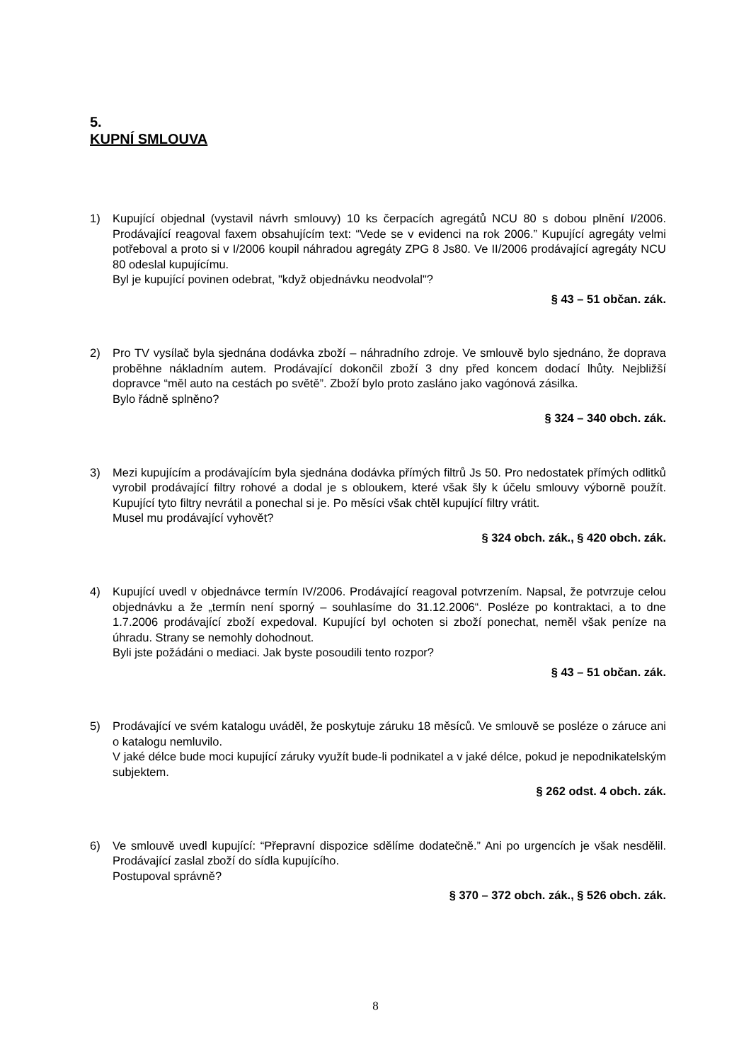5.
KUPNÍ SMLOUVA
1) Kupující objednal (vystavil návrh smlouvy) 10 ks čerpacích agregátů NCU 80 s dobou plnění I/2006. Prodávající reagoval faxem obsahujícím text: “Vede se v evidenci na rok 2006.” Kupující agregáty velmi potřeboval a proto si v I/2006 koupil náhradou agregáty ZPG 8 Js80. Ve II/2006 prodávající agregáty NCU 80 odeslal kupujícímu.
Byl je kupující povinen odebrat, "když objednávku neodvolal"?
§ 43 – 51 občan. zák.
2) Pro TV vysílač byla sjednána dodávka zboží – náhradního zdroje. Ve smlouvě bylo sjednáno, že doprava proběhne nákladním autem. Prodávající dokončil zboží 3 dny před koncem dodací lhůty. Nejbližší dopravce “měl auto na cestách po světě”. Zboží bylo proto zasláno jako vagónová zásilka.
Bylo řádně splněno?
§ 324 – 340 obch. zák.
3) Mezi kupujícím a prodávajícím byla sjednána dodávka přímých filtrů Js 50. Pro nedostatek přímých odlitků vyrobil prodávající filtry rohové a dodal je s obloukem, které však šly k účelu smlouvy výborně použít. Kupující tyto filtry nevrátil a ponechal si je. Po měsíci však chtěl kupující filtry vrátit.
Musel mu prodávající vyhovět?
§ 324 obch. zák., § 420 obch. zák.
4) Kupující uvedl v objednávce termín IV/2006. Prodávající reagoval potvrzením. Napsal, že potvrzuje celou objednávku a že „termín není sporný – souhlasíme do 31.12.2006“. Posléze po kontraktaci, a to dne 1.7.2006 prodávající zboží expedoval. Kupující byl ochoten si zboží ponechat, neměl však peníze na úhradu. Strany se nemohly dohodnout.
Byli jste požádáni o mediaci. Jak byste posoudili tento rozpor?
§ 43 – 51 občan. zák.
5) Prodávající ve svém katalogu uváděl, že poskytuje záruku 18 měsíců. Ve smlouvě se posléze o záruce ani o katalogu nemluvilo.
V jaké délce bude moci kupující záruky využít bude-li podnikatel a v jaké délce, pokud je nepodnikatelským subjektem.
§ 262 odst. 4 obch. zák.
6) Ve smlouvě uvedl kupující: “Přepravní dispozice sdělíme dodatečně.” Ani po urgencích je však nesdělil. Prodávající zaslal zboží do sídla kupujícího.
Postupoval správně?
§ 370 – 372 obch. zák., § 526 obch. zák.
8